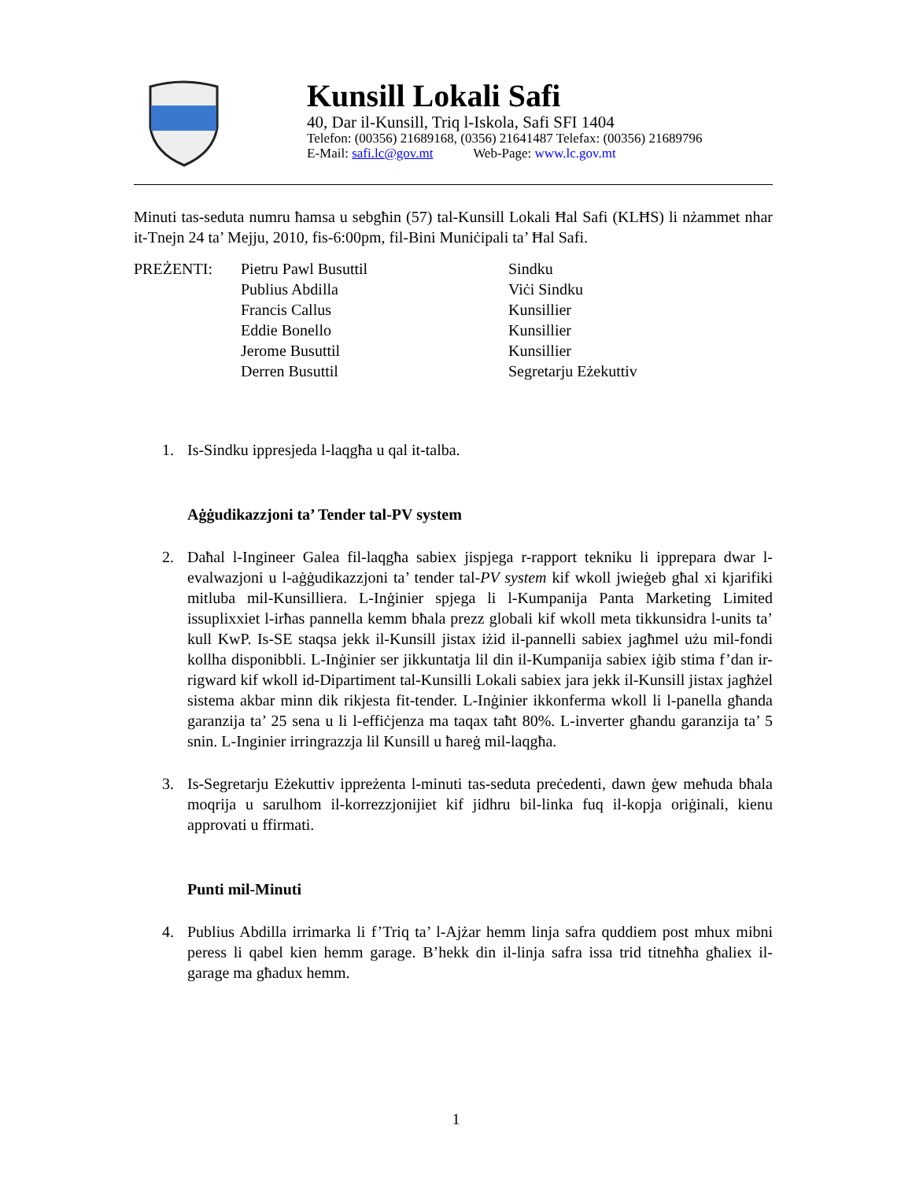Kunsill Lokali Safi
40, Dar il-Kunsill, Triq l-Iskola, Safi SFI 1404
Telefon: (00356) 21689168, (0356) 21641487 Telefax: (00356) 21689796
E-Mail: safi.lc@gov.mt Web-Page: www.lc.gov.mt
Minuti tas-seduta numru ħamsa u sebgħin (57) tal-Kunsill Lokali Ħal Safi (KLĦS) li nżammet nhar it-Tnejn 24 ta’ Mejju, 2010, fis-6:00pm, fil-Bini Muniċipali ta’ Ħal Safi.
| PREŻENTI: | Pietru Pawl Busuttil | Sindku |
| | Publius Abdilla | Viċi Sindku |
| | Francis Callus | Kunsillier |
| | Eddie Bonello | Kunsillier |
| | Jerome Busuttil | Kunsillier |
| | Derren Busuttil | Segretarju Eżekuttiv |
1. Is-Sindku ippresjeda l-laqgħa u qal it-talba.
Aġġudikazzjoni ta’ Tender tal-PV system
2. Daħal l-Ingineer Galea fil-laqgħa sabiex jispjega r-rapport tekniku li ipprepara dwar l-evalwazjoni u l-aġġudikazzjoni ta’ tender tal-PV system kif wkoll jwieġeb għal xi kjarifiki mitluba mil-Kunsilliera. L-Inġinier spjega li l-Kumpanija Panta Marketing Limited issuplixxiet l-irħas pannella kemm bħala prezz globali kif wkoll meta tikkunsidra l-units ta’ kull KwP. Is-SE staqsa jekk il-Kunsill jistax iżid il-pannelli sabiex jagħmel użu mil-fondi kollha disponibbli. L-Inġinier ser jikkuntatja lil din il-Kumpanija sabiex iġib stima f’dan ir-rigward kif wkoll id-Dipartiment tal-Kunsilli Lokali sabiex jara jekk il-Kunsill jistax jagħżel sistema akbar minn dik rikjesta fit-tender. L-Inġinier ikkonferma wkoll li l-panella għanda garanzija ta’ 25 sena u li l-effiċjenza ma taqax taħt 80%. L-inverter għandu garanzija ta’ 5 snin. L-Inginier irringrazzja lil Kunsill u ħareġ mil-laqgħa.
3. Is-Segretarju Eżekuttiv ippreżenta l-minuti tas-seduta preċedenti, dawn ġew meħuda bħala moqrija u sarulhom il-korrezzjonijiet kif jidhru bil-linka fuq il-kopja oriġinali, kienu approvati u ffirmati.
Punti mil-Minuti
4. Publius Abdilla irrimarka li f’Triq ta’ l-Ajżar hemm linja safra quddiem post mhux mibni peress li qabel kien hemm garage. B’hekk din il-linja safra issa trid titneħħa għaliex il-garage ma għadux hemm.
1